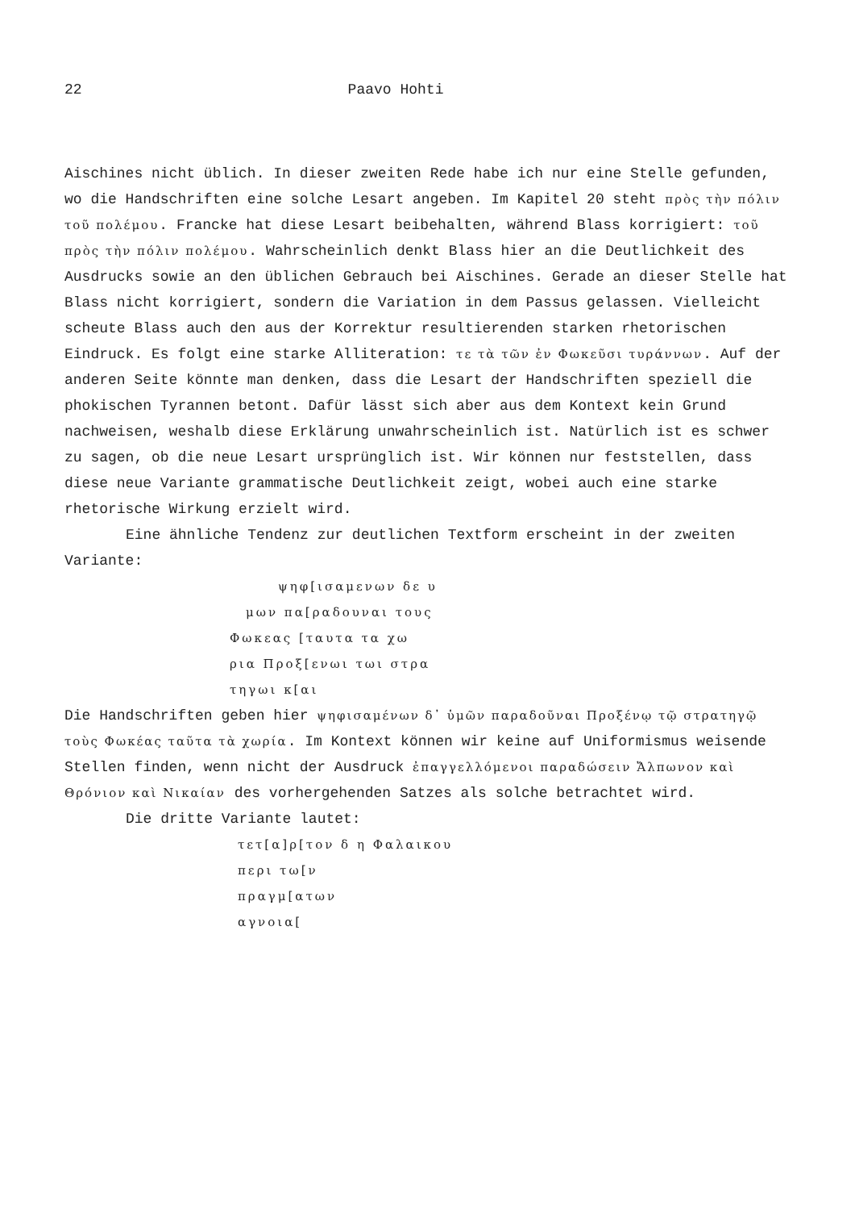22 Paavo Hohti
Aischines nicht üblich. In dieser zweiten Rede habe ich nur eine Stelle gefunden, wo die Handschriften eine solche Lesart angeben. Im Kapitel 20 steht πρὸς τὴν πόλιν τοῦ πολέμου. Francke hat diese Lesart beibehalten, während Blass korrigiert: τοῦ πρὸς τὴν πόλιν πολέμου. Wahrscheinlich denkt Blass hier an die Deutlichkeit des Ausdrucks sowie an den üblichen Gebrauch bei Aischines. Gerade an dieser Stelle hat Blass nicht korrigiert, sondern die Variation in dem Passus gelassen. Vielleicht scheute Blass auch den aus der Korrektur resultierenden starken rhetorischen Eindruck. Es folgt eine starke Alliteration: τε τὰ τῶν ἐν Φωκεῦσι τυράννων. Auf der anderen Seite könnte man denken, dass die Lesart der Handschriften speziell die phokischen Tyrannen betont. Dafür lässt sich aber aus dem Kontext kein Grund nachweisen, weshalb diese Erklärung unwahrscheinlich ist. Natürlich ist es schwer zu sagen, ob die neue Lesart ursprünglich ist. Wir können nur feststellen, dass diese neue Variante grammatische Deutlichkeit zeigt, wobei auch eine starke rhetorische Wirkung erzielt wird.
Eine ähnliche Tendenz zur deutlichen Textform erscheint in der zweiten Variante:
ψηφ[ισαμενων δε υ
μων πα[ραδουναι τους
Φωκεας [ταυτα τα χω
ρια Προξ[ενωι τωι στρα
τηγωι κ[αι
Die Handschriften geben hier ψηφισαμένων δ᾽ ὑμῶν παραδοῦναι Προξένῳ τῷ στρατηγῷ τοὺς Φωκέας ταῦτα τὰ χωρία. Im Kontext können wir keine auf Uniformismus weisende Stellen finden, wenn nicht der Ausdruck ἐπαγγελλόμενοι παραδώσειν Ἄλπωνον καὶ Θρόνιον καὶ Νικαίαν des vorhergehenden Satzes als solche betrachtet wird.
Die dritte Variante lautet:
τετ[α]ρ[τον δ η Φαλαικου
περι τω[ν
πραγμ[ατων
αγνοια[